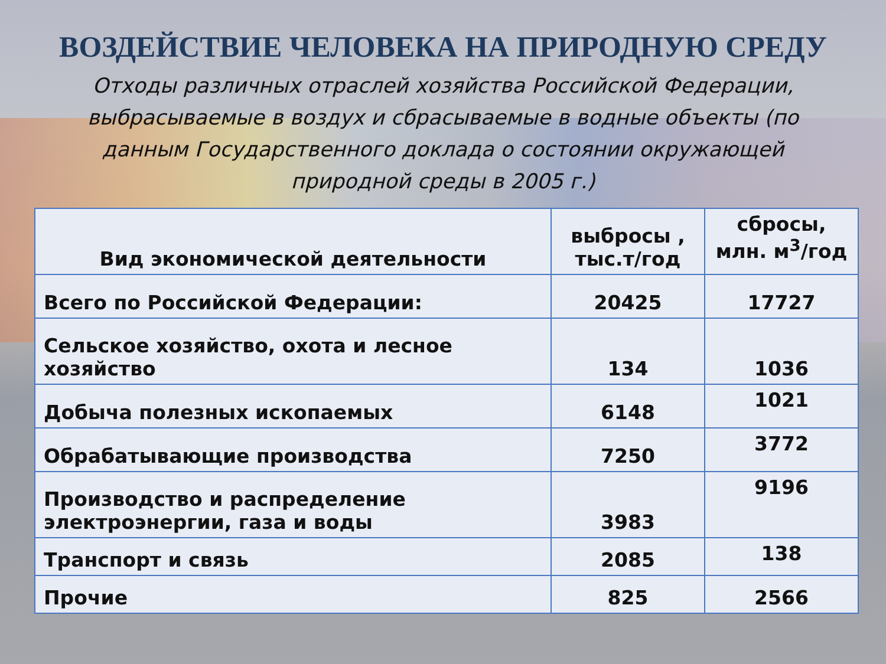ВОЗДЕЙСТВИЕ ЧЕЛОВЕКА НА ПРИРОДНУЮ СРЕДУ
Отходы различных отраслей хозяйства Российской Федерации, выбрасываемые в воздух и сбрасываемые в водные объекты (по данным Государственного доклада о состоянии окружающей природной среды в 2005 г.)
| Вид экономической деятельности | выбросы , тыс.т/год | сбросы, млн. м<sup>3</sup>/год |
| --- | --- | --- |
| Всего по Российской Федерации: | 20425 | 17727 |
| Сельское хозяйство, охота и лесное хозяйство | 134 | 1036 |
| Добыча полезных ископаемых | 6148 | 1021 |
| Обрабатывающие производства | 7250 | 3772 |
| Производство и распределение электроэнергии, газа и воды | 3983 | 9196 |
| Транспорт и связь | 2085 | 138 |
| Прочие | 825 | 2566 |